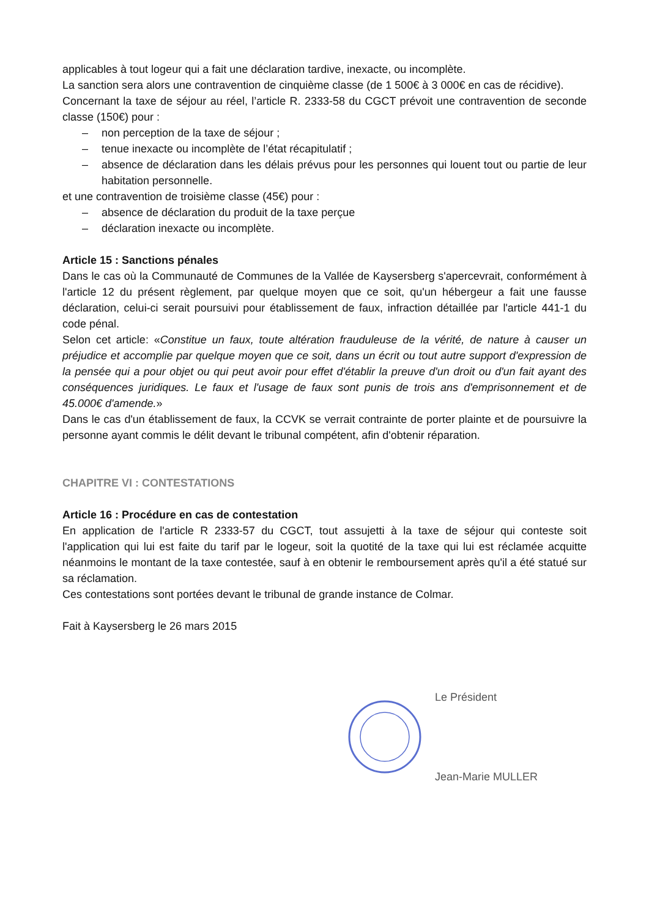applicables à tout logeur qui a fait une déclaration tardive, inexacte, ou incomplète.
La sanction sera alors une contravention de cinquième classe (de 1 500€ à 3 000€ en cas de récidive).
Concernant la taxe de séjour au réel, l’article R. 2333-58 du CGCT prévoit une contravention de seconde classe (150€) pour :
– non perception de la taxe de séjour ;
– tenue inexacte ou incomplète de l’état récapitulatif ;
– absence de déclaration dans les délais prévus pour les personnes qui louent tout ou partie de leur habitation personnelle.
et une contravention de troisième classe (45€) pour :
– absence de déclaration du produit de la taxe perçue
– déclaration inexacte ou incomplète.
Article 15 : Sanctions pénales
Dans le cas où la Communauté de Communes de la Vallée de Kaysersberg s'apercevrait, conformément à l'article 12 du présent règlement, par quelque moyen que ce soit, qu'un hébergeur a fait une fausse déclaration, celui-ci serait poursuivi pour établissement de faux, infraction détaillée par l'article 441-1 du code pénal.
Selon cet article: «Constitue un faux, toute altération frauduleuse de la vérité, de nature à causer un préjudice et accomplie par quelque moyen que ce soit, dans un écrit ou tout autre support d'expression de la pensée qui a pour objet ou qui peut avoir pour effet d'établir la preuve d'un droit ou d'un fait ayant des conséquences juridiques. Le faux et l'usage de faux sont punis de trois ans d'emprisonnement et de 45.000€ d'amende.»
Dans le cas d'un établissement de faux, la CCVK se verrait contrainte de porter plainte et de poursuivre la personne ayant commis le délit devant le tribunal compétent, afin d'obtenir réparation.
CHAPITRE VI : CONTESTATIONS
Article 16 : Procédure en cas de contestation
En application de l'article R 2333-57 du CGCT, tout assujetti à la taxe de séjour qui conteste soit l'application qui lui est faite du tarif par le logeur, soit la quotité de la taxe qui lui est réclamée acquitte néanmoins le montant de la taxe contestée, sauf à en obtenir le remboursement après qu'il a été statué sur sa réclamation.
Ces contestations sont portées devant le tribunal de grande instance de Colmar.
Fait à Kaysersberg le 26 mars 2015
Le Président
Jean-Marie MULLER